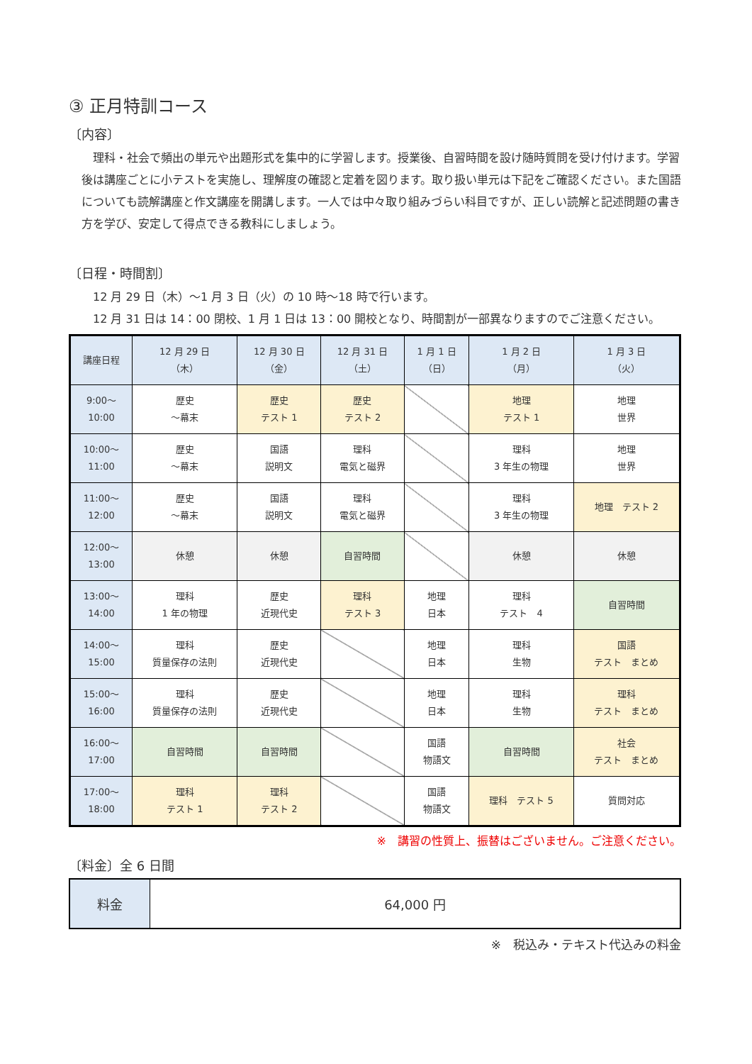③ 正月特訓コース
〔内容〕
理科・社会で頻出の単元や出題形式を集中的に学習します。授業後、自習時間を設け随時質問を受け付けます。学習後は講座ごとに小テストを実施し、理解度の確認と定着を図ります。取り扱い単元は下記をご確認ください。また国語についても読解講座と作文講座を開講します。一人では中々取り組みづらい科目ですが、正しい読解と記述問題の書き方を学び、安定して得点できる教科にしましょう。
〔日程・時間割〕
12 月 29 日（木）～1 月 3 日（火）の 10 時～18 時で行います。
12 月 31 日は 14：00 閉校、1 月 1 日は 13：00 開校となり、時間割が一部異なりますのでご注意ください。
| 講座日程 | 12 月 29 日 （木） | 12 月 30 日 （金） | 12 月 31 日 （土） | 1 月 1 日 （日） | 1 月 2 日 （月） | 1 月 3 日 （火） |
| --- | --- | --- | --- | --- | --- | --- |
| 9:00～ 10:00 | 歴史 ～幕末 | 歴史 テスト 1 | 歴史 テスト 2 | | 地理 テスト 1 | 地理 世界 |
| 10:00～ 11:00 | 歴史 ～幕末 | 国語 説明文 | 理科 電気と磁界 | | 理科 3 年生の物理 | 地理 世界 |
| 11:00～ 12:00 | 歴史 ～幕末 | 国語 説明文 | 理科 電気と磁界 | | 理科 3 年生の物理 | 地理 テスト 2 |
| 12:00～ 13:00 | 休憩 | 休憩 | 自習時間 | | 休憩 | 休憩 |
| 13:00～ 14:00 | 理科 1 年の物理 | 歴史 近現代史 | 理科 テスト 3 | 地理 日本 | 理科 テスト 4 | 自習時間 |
| 14:00～ 15:00 | 理科 質量保存の法則 | 歴史 近現代史 | | 地理 日本 | 理科 生物 | 国語 テスト まとめ |
| 15:00～ 16:00 | 理科 質量保存の法則 | 歴史 近現代史 | | 地理 日本 | 理科 生物 | 理科 テスト まとめ |
| 16:00～ 17:00 | 自習時間 | 自習時間 | | 国語 物語文 | 自習時間 | 社会 テスト まとめ |
| 17:00～ 18:00 | 理科 テスト 1 | 理科 テスト 2 | | 国語 物語文 | 理科 テスト 5 | 質問対応 |
※　講習の性質上、振替はございません。ご注意ください。
〔料金〕全 6 日間
| 料金 | 64,000 円 |
※　税込み・テキスト代込みの料金